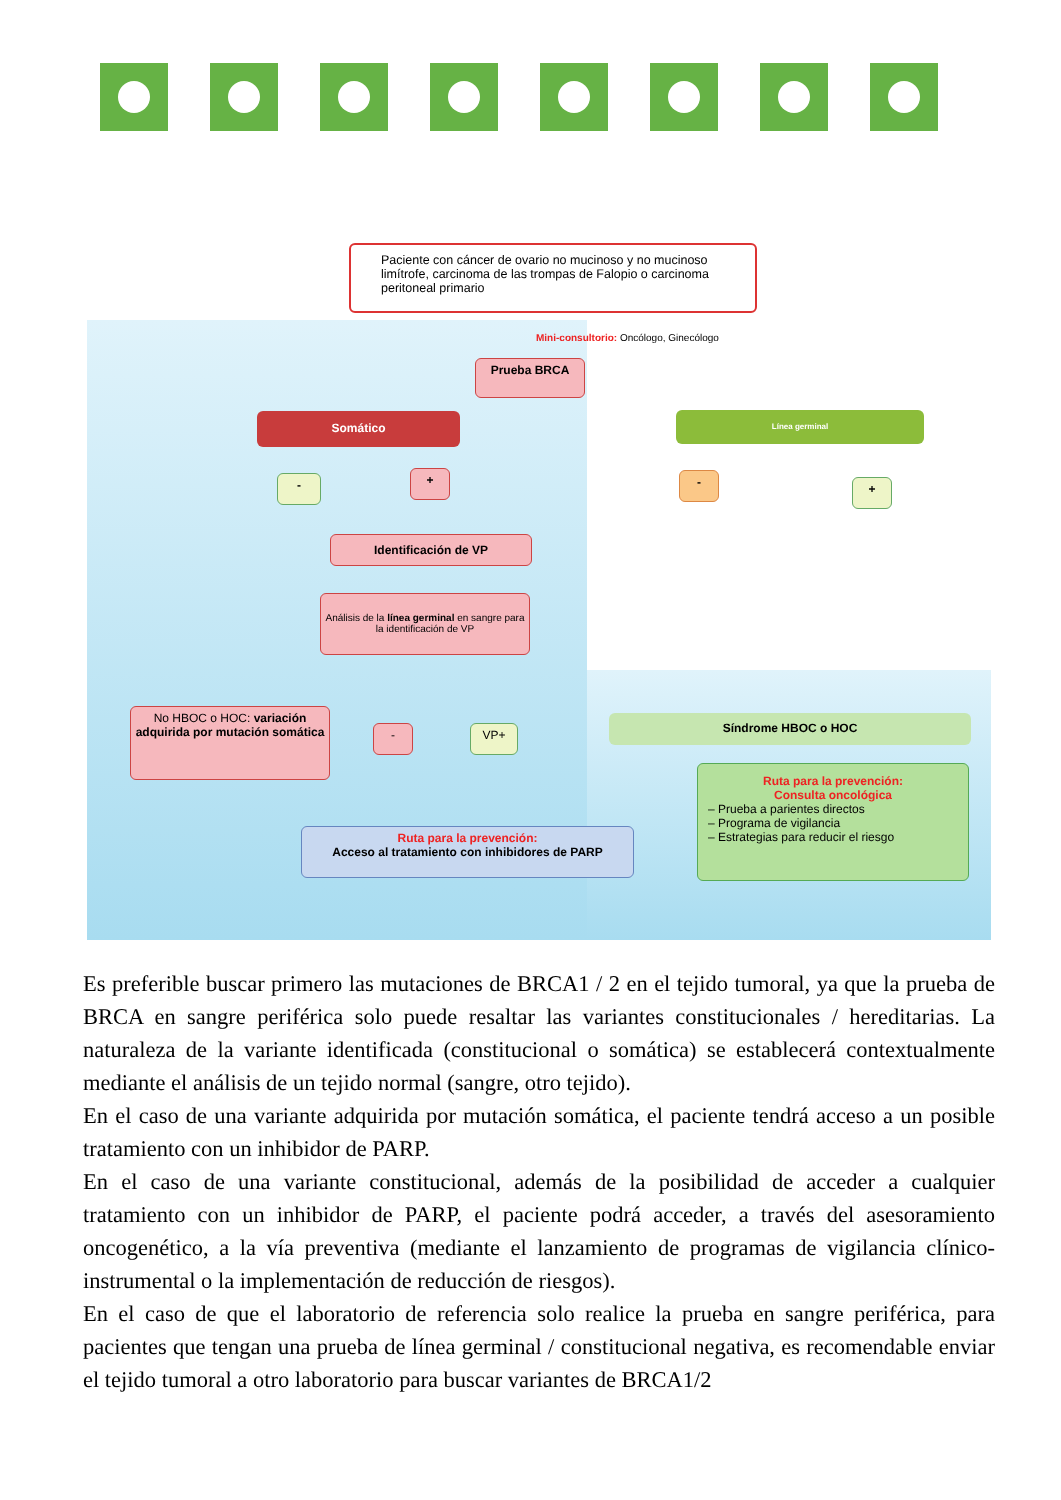Paciente con cáncer de ovario no mucinoso y no mucinoso limítrofe, carcinoma de las trompas de Falopio o carcinoma peritoneal primario
Mini-consultorio: Oncólogo, Ginecólogo
Prueba BRCA
Somático Línea germinal
- + - +
Identificación de VP
Análisis de la línea germinal en sangre para la identificación de VP
No HBOC o HOC: variación adquirida por mutación somática
- VP+
Síndrome HBOC o HOC
Ruta para la prevención:
Consulta oncológica
– Prueba a parientes directos
– Programa de vigilancia
– Estrategias para reducir el riesgo
Ruta para la prevención:
Acceso al tratamiento con inhibidores de PARP
Es preferible buscar primero las mutaciones de BRCA1 / 2 en el tejido tumoral, ya que la prueba de BRCA en sangre periférica solo puede resaltar las variantes constitucionales / hereditarias. La naturaleza de la variante identificada (constitucional o somática) se establecerá contextualmente mediante el análisis de un tejido normal (sangre, otro tejido).
En el caso de una variante adquirida por mutación somática, el paciente tendrá acceso a un posible tratamiento con un inhibidor de PARP.
En el caso de una variante constitucional, además de la posibilidad de acceder a cualquier tratamiento con un inhibidor de PARP, el paciente podrá acceder, a través del asesoramiento oncogenético, a la vía preventiva (mediante el lanzamiento de programas de vigilancia clínico-instrumental o la implementación de reducción de riesgos).
En el caso de que el laboratorio de referencia solo realice la prueba en sangre periférica, para pacientes que tengan una prueba de línea germinal / constitucional negativa, es recomendable enviar el tejido tumoral a otro laboratorio para buscar variantes de BRCA1/2